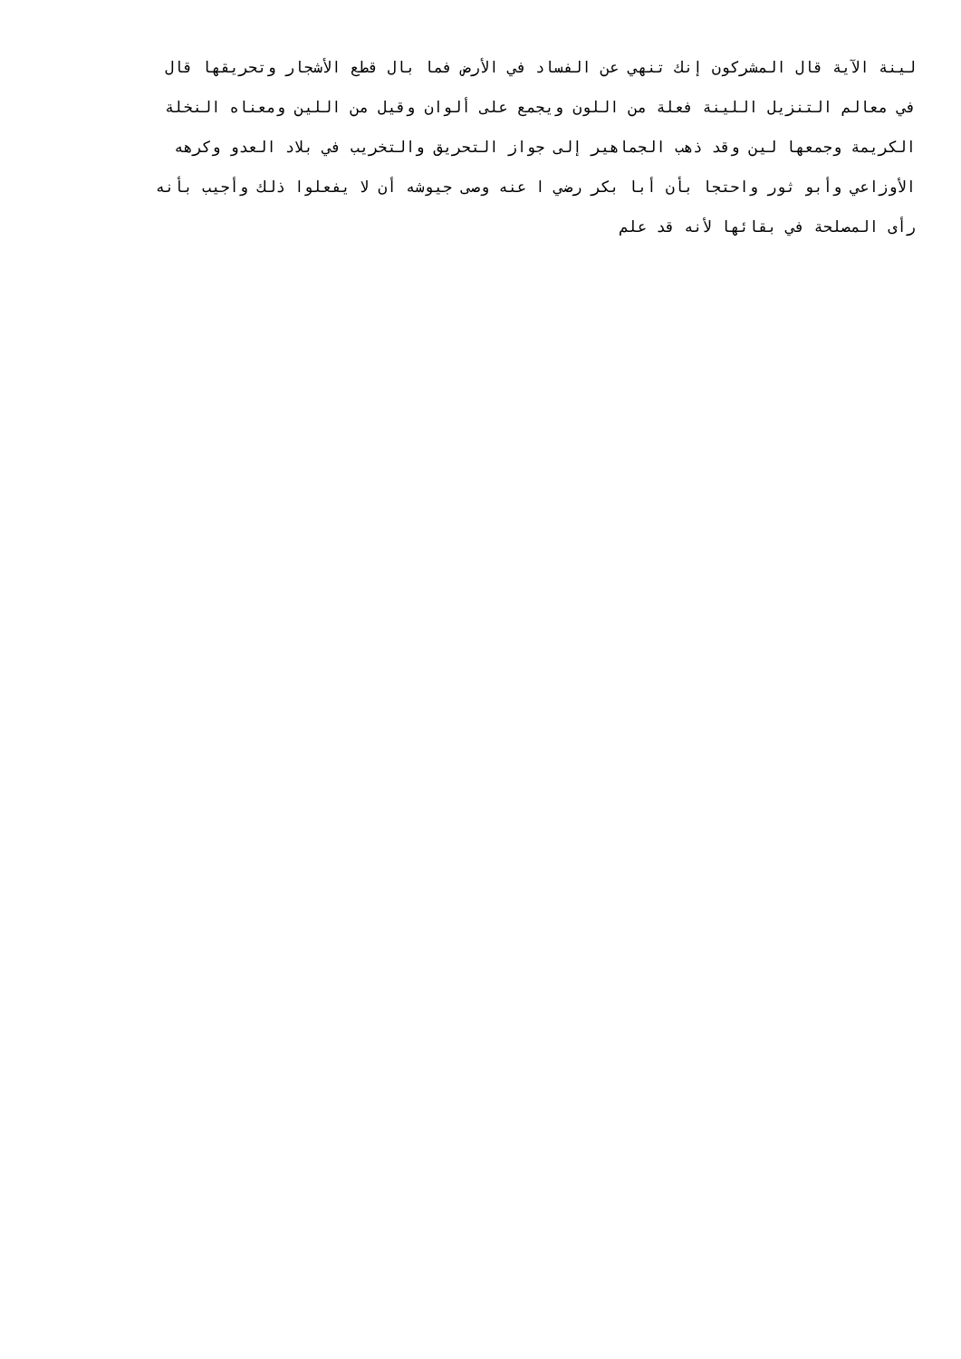لينة الآية قال المشركون إنك تنهي عن الفساد في الأرض فما بال قطع الأشجار وتحريقها قال
في معالم التنزيل اللينة فعلة من اللون ويجمع على ألوان وقيل من اللين ومعناه النخلة
الكريمة وجمعها لين وقد ذهب الجماهير إلى جواز التحريق والتخريب في بلاد العدو وكرهه
الأوزاعي وأبو ثور واحتجا بأن أبا بكر رضي ا عنه وصى جيوشه أن لا يفعلوا ذلك وأجيب بأنه
رأى المصلحة في بقائها لأنه قد علم